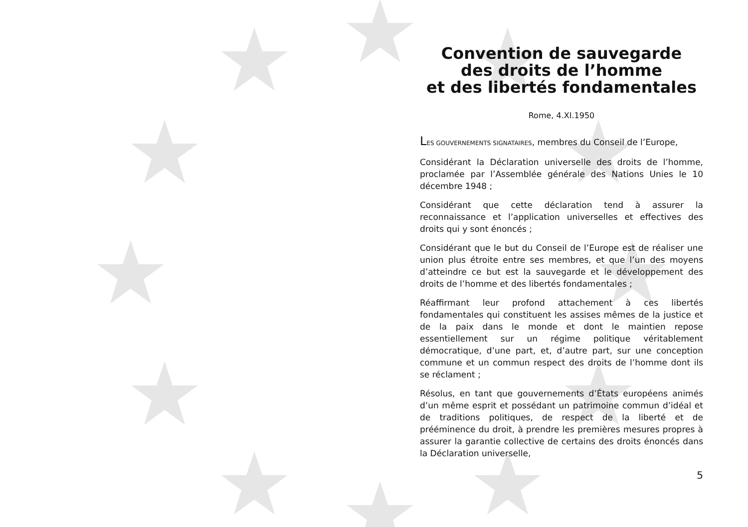Convention de sauvegarde
des droits de l’homme
et des libertés fondamentales
Rome, 4.XI.1950
LES GOUVERNEMENTS SIGNATAIRES, membres du Conseil de l’Europe,
Considérant la Déclaration universelle des droits de l’homme, proclamée par l’Assemblée générale des Nations Unies le 10 décembre 1948 ;
Considérant que cette déclaration tend à assurer la reconnaissance et l’application universelles et effectives des droits qui y sont énoncés ;
Considérant que le but du Conseil de l’Europe est de réaliser une union plus étroite entre ses membres, et que l’un des moyens d’atteindre ce but est la sauvegarde et le développement des droits de l’homme et des libertés fondamentales ;
Réaffirmant leur profond attachement à ces libertés fondamentales qui constituent les assises mêmes de la justice et de la paix dans le monde et dont le maintien repose essentiellement sur un régime politique véritablement démocratique, d’une part, et, d’autre part, sur une conception commune et un commun respect des droits de l’homme dont ils se réclament ;
Résolus, en tant que gouvernements d’États européens animés d’un même esprit et possédant un patrimoine commun d’idéal et de traditions politiques, de respect de la liberté et de prééminence du droit, à prendre les premières mesures propres à assurer la garantie collective de certains des droits énoncés dans la Déclaration universelle,
5